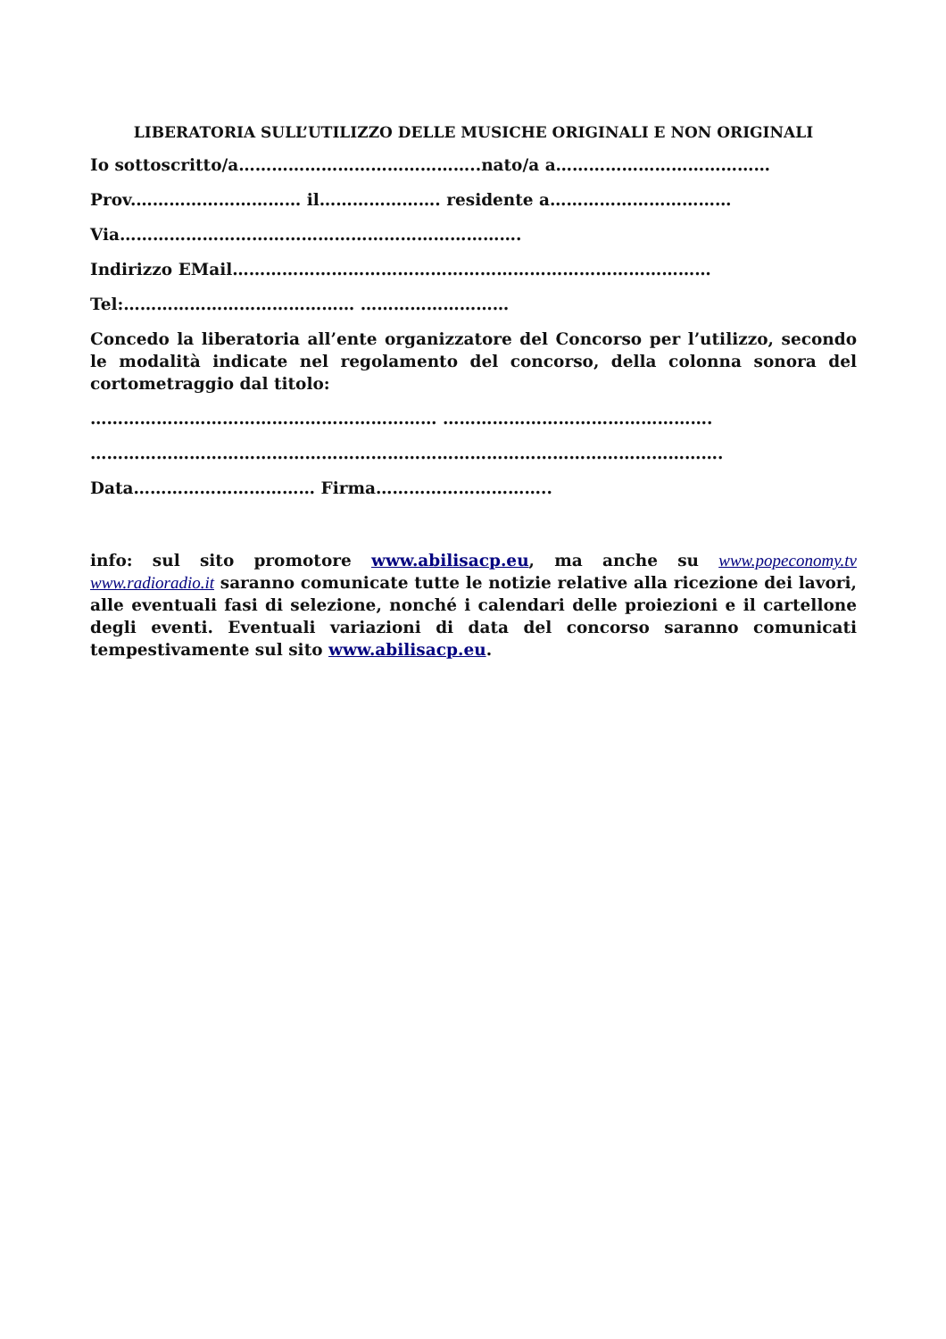LIBERATORIA SULL’UTILIZZO DELLE MUSICHE ORIGINALI E NON ORIGINALI
Io sottoscritto/a……………………………………..nato/a a…………………………………
Prov.………………………… il…………………. residente a……………………………
Via……………………………………………………………….
Indirizzo EMail……………………………………………………………………………
Tel:…………………………………… ………………………
Concedo la liberatoria all’ente organizzatore del Concorso per l’utilizzo, secondo le modalità indicate nel regolamento del concorso, della colonna sonora del cortometraggio dal titolo:
……………………………………………………… ………………………………………….
…………………………………………………………………………………………………….
Data…………………………… Firma…………………………..
info: sul sito promotore www.abilisacp.eu, ma anche su www.popeconomy.tv www.radioradio.it saranno comunicate tutte le notizie relative alla ricezione dei lavori, alle eventuali fasi di selezione, nonché i calendari delle proiezioni e il cartellone degli eventi. Eventuali variazioni di data del concorso saranno comunicati tempestivamente sul sito www.abilisacp.eu.